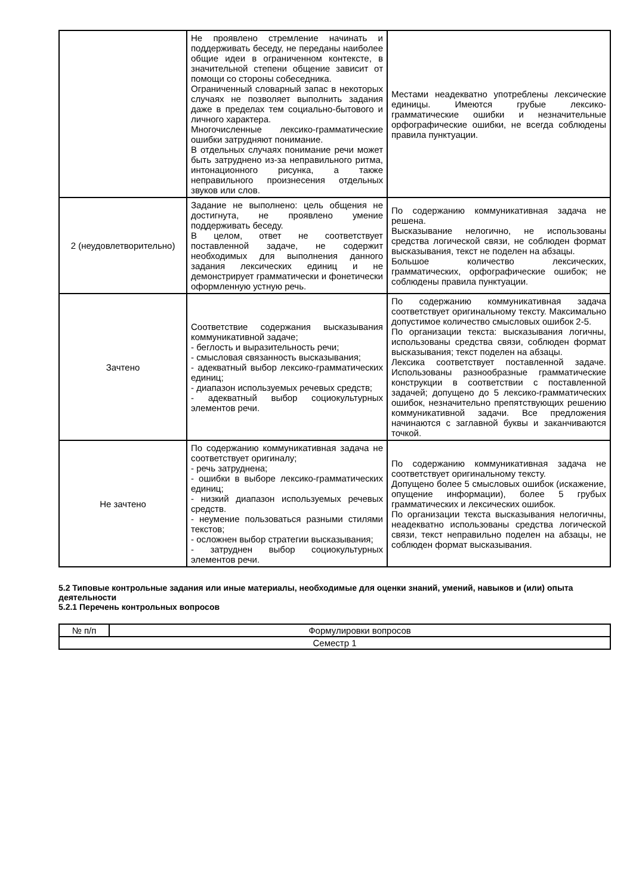| | Не проявлено стремление начинать и поддерживать беседу, не переданы наиболее общие идеи в ограниченном контексте, в значительной степени общение зависит от помощи со стороны собеседника. Ограниченный словарный запас в некоторых случаях не позволяет выполнить задания даже в пределах тем социально-бытового и личного характера. Многочисленные лексико-грамматические ошибки затрудняют понимание. В отдельных случаях понимание речи может быть затруднено из-за неправильного ритма, интонационного рисунка, а также неправильного произнесения отдельных звуков или слов. | Местами неадекватно употреблены лексические единицы. Имеются грубые лексико-грамматические ошибки и незначительные орфографические ошибки, не всегда соблюдены правила пунктуации. |
| 2 (неудовлетворительно) | Задание не выполнено: цель общения не достигнута, не проявлено умение поддерживать беседу. В целом, ответ не соответствует поставленной задаче, не содержит необходимых для выполнения данного задания лексических единиц и не демонстрирует грамматически и фонетически оформленную устную речь. | По содержанию коммуникативная задача не решена. Высказывание нелогично, не использованы средства логической связи, не соблюден формат высказывания, текст не поделен на абзацы. Большое количество лексических, грамматических, орфографические ошибок; не соблюдены правила пунктуации. |
| Зачтено | Соответствие содержания высказывания коммуникативной задаче; - беглость и выразительность речи; - смысловая связанность высказывания; - адекватный выбор лексико-грамматических единиц; - диапазон используемых речевых средств; - адекватный выбор социокультурных элементов речи. | По содержанию коммуникативная задача соответствует оригинальному тексту. Максимально допустимое количество смысловых ошибок 2-5. По организации текста: высказывания логичны, использованы средства связи, соблюден формат высказывания; текст поделен на абзацы. Лексика соответствует поставленной задаче. Использованы разнообразные грамматические конструкции в соответствии с поставленной задачей; допущено до 5 лексико-грамматических ошибок, незначительно препятствующих решению коммуникативной задачи. Все предложения начинаются с заглавной буквы и заканчиваются точкой. |
| Не зачтено | По содержанию коммуникативная задача не соответствует оригиналу; - речь затруднена; - ошибки в выборе лексико-грамматических единиц; - низкий диапазон используемых речевых средств. - неумение пользоваться разными стилями текстов; - осложнен выбор стратегии высказывания; - затруднен выбор социокультурных элементов речи. | По содержанию коммуникативная задача не соответствует оригинальному тексту. Допущено более 5 смысловых ошибок (искажение, опущение информации), более 5 грубых грамматических и лексических ошибок. По организации текста высказывания нелогичны, неадекватно использованы средства логической связи, текст неправильно поделен на абзацы, не соблюден формат высказывания. |
5.2 Типовые контрольные задания или иные материалы, необходимые для оценки знаний, умений, навыков и (или) опыта деятельности
5.2.1 Перечень контрольных вопросов
| № п/п | Формулировки вопросов |
| Семестр 1 | |